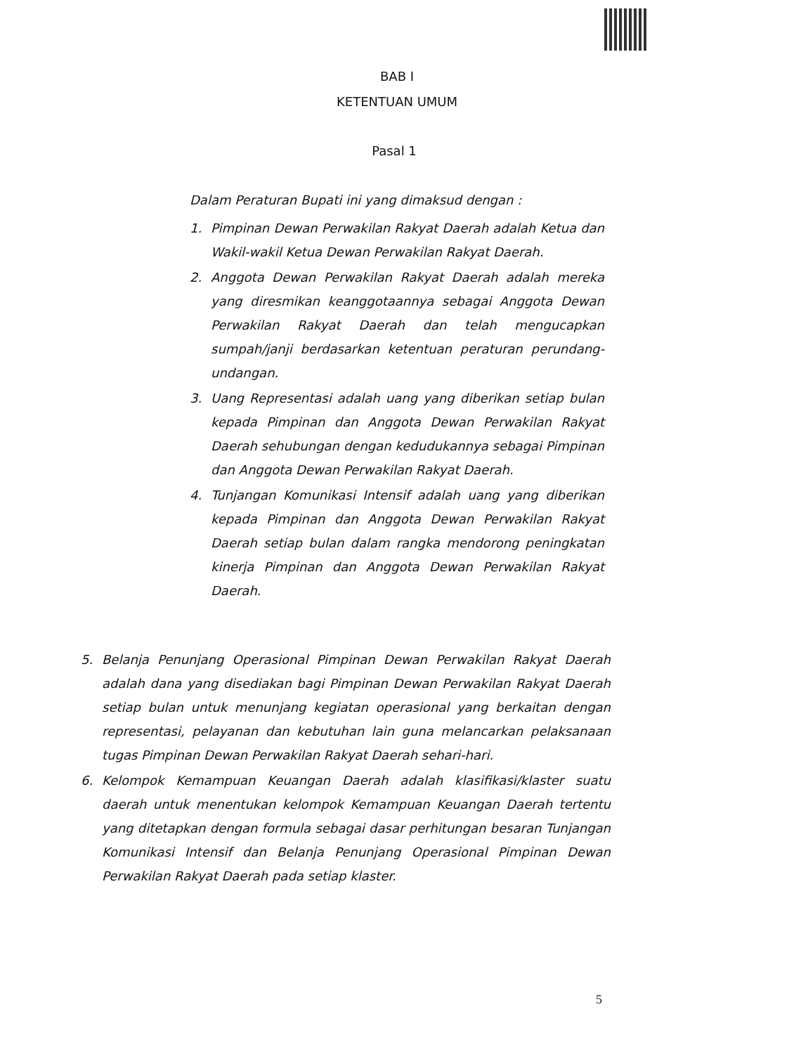BAB I
KETENTUAN UMUM
Pasal 1
Dalam Peraturan Bupati ini yang dimaksud dengan :
1. Pimpinan Dewan Perwakilan Rakyat Daerah adalah Ketua dan Wakil-wakil Ketua Dewan Perwakilan Rakyat Daerah.
2. Anggota Dewan Perwakilan Rakyat Daerah adalah mereka yang diresmikan keanggotaannya sebagai Anggota Dewan Perwakilan Rakyat Daerah dan telah mengucapkan sumpah/janji berdasarkan ketentuan peraturan perundang-undangan.
3. Uang Representasi adalah uang yang diberikan setiap bulan kepada Pimpinan dan Anggota Dewan Perwakilan Rakyat Daerah sehubungan dengan kedudukannya sebagai Pimpinan dan Anggota Dewan Perwakilan Rakyat Daerah.
4. Tunjangan Komunikasi Intensif adalah uang yang diberikan kepada Pimpinan dan Anggota Dewan Perwakilan Rakyat Daerah setiap bulan dalam rangka mendorong peningkatan kinerja Pimpinan dan Anggota Dewan Perwakilan Rakyat Daerah.
5. Belanja Penunjang Operasional Pimpinan Dewan Perwakilan Rakyat Daerah adalah dana yang disediakan bagi Pimpinan Dewan Perwakilan Rakyat Daerah setiap bulan untuk menunjang kegiatan operasional yang berkaitan dengan representasi, pelayanan dan kebutuhan lain guna melancarkan pelaksanaan tugas Pimpinan Dewan Perwakilan Rakyat Daerah sehari-hari.
6. Kelompok Kemampuan Keuangan Daerah adalah klasifikasi/klaster suatu daerah untuk menentukan kelompok Kemampuan Keuangan Daerah tertentu yang ditetapkan dengan formula sebagai dasar perhitungan besaran Tunjangan Komunikasi Intensif dan Belanja Penunjang Operasional Pimpinan Dewan Perwakilan Rakyat Daerah pada setiap klaster.
5